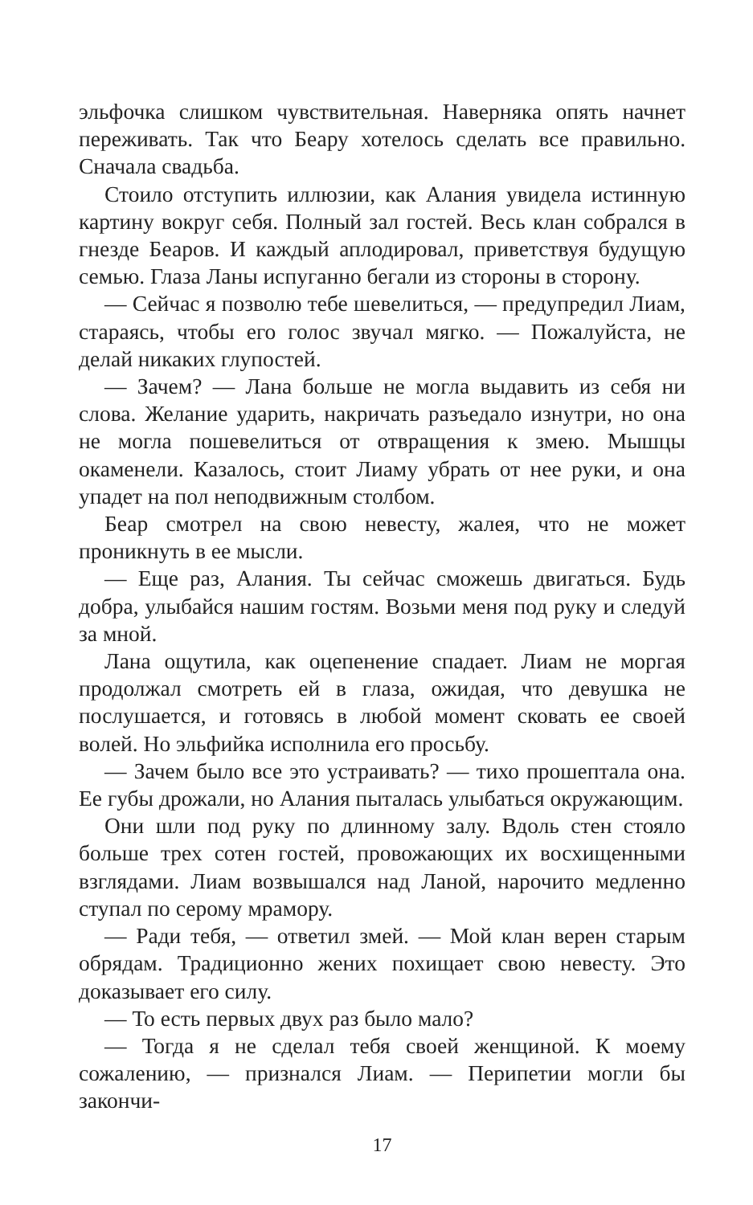эльфочка слишком чувствительная. Наверняка опять начнет переживать. Так что Беару хотелось сделать все правильно. Сначала свадьба.
Стоило отступить иллюзии, как Алания увидела истинную картину вокруг себя. Полный зал гостей. Весь клан собрался в гнезде Беаров. И каждый аплодировал, приветствуя будущую семью. Глаза Ланы испуганно бегали из стороны в сторону.
— Сейчас я позволю тебе шевелиться, — предупредил Лиам, стараясь, чтобы его голос звучал мягко. — Пожалуйста, не делай никаких глупостей.
— Зачем? — Лана больше не могла выдавить из себя ни слова. Желание ударить, накричать разъедало изнутри, но она не могла пошевелиться от отвращения к змею. Мышцы окаменели. Казалось, стоит Лиаму убрать от нее руки, и она упадет на пол неподвижным столбом.
Беар смотрел на свою невесту, жалея, что не может проникнуть в ее мысли.
— Еще раз, Алания. Ты сейчас сможешь двигаться. Будь добра, улыбайся нашим гостям. Возьми меня под руку и следуй за мной.
Лана ощутила, как оцепенение спадает. Лиам не моргая продолжал смотреть ей в глаза, ожидая, что девушка не послушается, и готовясь в любой момент сковать ее своей волей. Но эльфийка исполнила его просьбу.
— Зачем было все это устраивать? — тихо прошептала она. Ее губы дрожали, но Алания пыталась улыбаться окружающим.
Они шли под руку по длинному залу. Вдоль стен стояло больше трех сотен гостей, провожающих их восхищенными взглядами. Лиам возвышался над Ланой, нарочито медленно ступал по серому мрамору.
— Ради тебя, — ответил змей. — Мой клан верен старым обрядам. Традиционно жених похищает свою невесту. Это доказывает его силу.
— То есть первых двух раз было мало?
— Тогда я не сделал тебя своей женщиной. К моему сожалению, — признался Лиам. — Перипетии могли бы закончи-
17